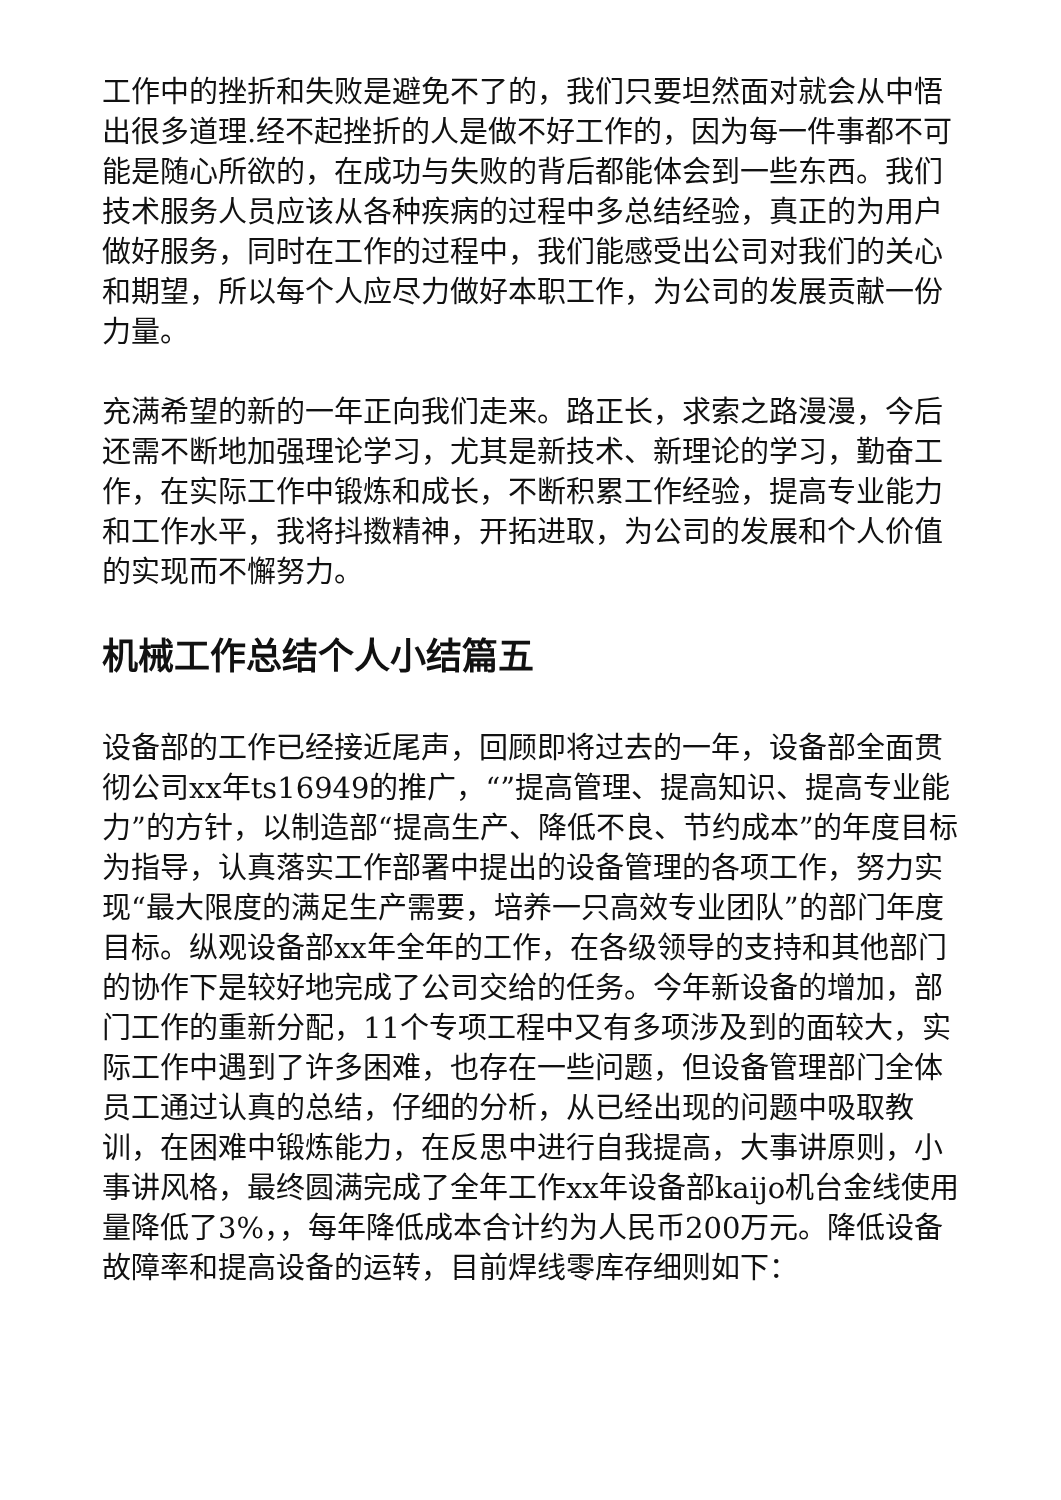工作中的挫折和失败是避免不了的，我们只要坦然面对就会从中悟出很多道理.经不起挫折的人是做不好工作的，因为每一件事都不可能是随心所欲的，在成功与失败的背后都能体会到一些东西。我们技术服务人员应该从各种疾病的过程中多总结经验，真正的为用户做好服务，同时在工作的过程中，我们能感受出公司对我们的关心和期望，所以每个人应尽力做好本职工作，为公司的发展贡献一份力量。
充满希望的新的一年正向我们走来。路正长，求索之路漫漫，今后还需不断地加强理论学习，尤其是新技术、新理论的学习，勤奋工作，在实际工作中锻炼和成长，不断积累工作经验，提高专业能力和工作水平，我将抖擞精神，开拓进取，为公司的发展和个人价值的实现而不懈努力。
机械工作总结个人小结篇五
设备部的工作已经接近尾声，回顾即将过去的一年，设备部全面贯彻公司xx年ts16949的推广，“”提高管理、提高知识、提高专业能力”的方针，以制造部“提高生产、降低不良、节约成本”的年度目标为指导，认真落实工作部署中提出的设备管理的各项工作，努力实现“最大限度的满足生产需要，培养一只高效专业团队”的部门年度目标。纵观设备部xx年全年的工作，在各级领导的支持和其他部门的协作下是较好地完成了公司交给的任务。今年新设备的增加，部门工作的重新分配，11个专项工程中又有多项涉及到的面较大，实际工作中遇到了许多困难，也存在一些问题，但设备管理部门全体员工通过认真的总结，仔细的分析，从已经出现的问题中吸取教训，在困难中锻炼能力，在反思中进行自我提高，大事讲原则，小事讲风格，最终圆满完成了全年工作xx年设备部kaijo机台金线使用量降低了3%，，每年降低成本合计约为人民币200万元。降低设备故障率和提高设备的运转，目前焊线零库存细则如下：